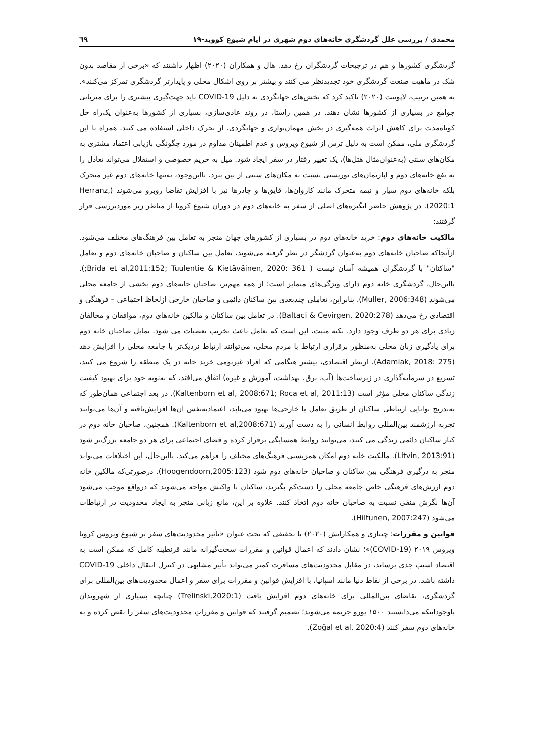محمدی / بررسی علل گردشگری خانه‌های دوم شهری در ایام شیوع کووید-۱۹ ٦٩
گردشگری کشورها و هم در ترجیحات گردشگران رخ دهد. هال و همکاران (۲۰۲۰) اظهار داشتند که «برخی از مقاصد بدون شک در ماهیت صنعت گردشگری خود تجدیدنظر می کنند و بیشتر بر روی اشکال محلی و پایدارتر گردشگری تمرکز می‌کنند». به همین ترتیب، لاپوینت (۲۰۲۰) تأکید کرد که بخش‌های جهانگردی به دلیل COVID-19 باید جهت‌گیری بیشتری را برای میزبانی جوامع در بسیاری از کشورها نشان دهند. در همین راستا، در روند عادی‌سازی، بسیاری از کشورها به‌عنوان یک‌راه حل کوتاه‌مدت برای کاهش اثرات همه‌گیری در بخش مهمان‌نوازی و جهانگردی، از تحرک داخلی استفاده می کنند. همراه با این گردشگری ملی، ممکن است به دلیل ترس از شیوع ویروس و عدم اطمینان مداوم در مورد چگونگی بازیابی اعتماد مشتری به مکان‌های سنتی (به‌عنوان‌مثال هتل‌ها)، یک تغییر رفتار در سفر ایجاد شود. میل به حریم خصوصی و استقلال می‌تواند تعادل را به نفع خانه‌های دوم و آپارتمان‌های توریستی نسبت به مکان‌های سنتی از بین ببرد. بااین‌وجود، نه‌تنها خانه‌های دوم غیر متحرک بلکه خانه‌های دوم سیار و نیمه متحرک مانند کاروان‌ها، قایق‌ها و چادرها نیز با افزایش تقاضا روبرو می‌شوند (Herranz, 2020:1). در پژوهش حاضر انگیزه‌های اصلی از سفر به خانه‌های دوم در دوران شیوع کرونا از مناظر زیر موردبررسی قرار گرفتند:
مالکیت خانه‌های دوم: خرید خانه‌های دوم در بسیاری از کشورهای جهان منجر به تعامل بین فرهنگ‌های مختلف می‌شود. ازآنجاکه صاحبان خانه‌های دوم به‌عنوان گردشگر در نظر گرفته می‌شوند، تعامل بین ساکنان و صاحبان خانه‌های دوم و تعامل "ساکنان" با گردشگران همیشه آسان نیست ( Brida et al,2011:152; Tuulentie & Kietäväinen, 2020: 361;). بااین‌حال، گردشگری خانه دوم دارای ویژگی‌های متمایز است؛ از همه مهم‌تر، صاحبان خانه‌های دوم بخشی از جامعه محلی می‌شوند (Muller, 2006:348). بنابراین، تعاملی چندبعدی بین ساکنان دائمی و صاحبان خارجی ازلحاظ اجتماعی – فرهنگی و اقتصادی رخ می‌دهد (Baltaci & Cevirgen, 2020:278). در تعامل بین ساکنان و مالکین خانه‌های دوم، موافقان و مخالفان زیادی برای هر دو طرف وجود دارد. نکته مثبت، این است که تعامل باعث تخریب تعصبات می شود. تمایل صاحبان خانه دوم برای یادگیری زبان محلی به‌منظور برقراری ارتباط با مردم محلی، می‌توانند ارتباط نزدیک‌تر با جامعه محلی را افزایش دهد (Adamiak, 2018: 275). ازنظر اقتصادی، بیشتر هنگامی که افراد غیربومی خرید خانه در یک منطقه را شروع می کنند، تسریع در سرمایه‌گذاری در زیرساخت‌ها (آب، برق، بهداشت، آموزش و غیره) اتفاق می‌افتد، که به‌نوبه خود برای بهبود کیفیت زندگی ساکنان محلی مؤثر است (Kaltenborn et al, 2008:671; Roca et al, 2011:13). در بعد اجتماعی همان‌طور که به‌تدریج توانایی ارتباطی ساکنان از طریق تعامل با خارجی‌ها بهبود می‌یابد، اعتمادبه‌نفس آن‌ها افزایش‌یافته و آن‌ها می‌توانند تجربه ارزشمند بین‌المللی روابط انسانی را به دست آورند (Kaltenborn et al,2008:671). همچنین، صاحبان خانه دوم در کنار ساکنان دائمی زندگی می کنند، می‌توانند روابط همسایگی برقرار کرده و فضای اجتماعی برای هر دو جامعه بزرگ‌تر شود (Litvin, 2013:91). مالکیت خانه دوم امکان همزیستی فرهنگ‌های مختلف را فراهم می‌کند. بااین‌حال، این اختلافات می‌تواند منجر به درگیری فرهنگی بین ساکنان و صاحبان خانه‌های دوم شود (Hoogendoorn,2005:123). درصورتی‌که مالکین خانه دوم ارزش‌های فرهنگی خاص جامعه محلی را دست‌کم بگیرند، ساکنان با واکنش مواجه می‌شوند که درواقع موجب می‌شود آن‌ها نگرش منفی نسبت به صاحبان خانه دوم اتخاذ کنند. علاوه بر این، مانع زبانی منجر به ایجاد محدودیت در ارتباطات می‌شود (Hiltunen, 2007:247).
قوانین و مقررات: چینازی و همکارانش (۲۰۲۰) با تحقیقی که تحت عنوان «تأثیر محدودیت‌های سفر بر شیوع ویروس کرونا ویروس ۲۰۱۹ (COVID-19)»؛ نشان دادند که اعمال قوانین و مقررات سخت‌گیرانه مانند قرنطینه کامل که ممکن است به اقتصاد آسیب جدی برساند، در مقابل محدودیت‌های مسافرت کمتر می‌تواند تأثیر مشابهی در کنترل انتقال داخلی COVID-19 داشته باشد. در برخی از نقاط دنیا مانند اسپانیا، با افزایش قوانین و مقررات برای سفر و اعمال محدودیت‌های بین‌المللی برای گردشگری، تقاضای بین‌المللی برای خانه‌های دوم افزایش یافت (Trelinski,2020:1) چنانچه بسیاری از شهروندان باوجوداینکه می‌دانستند ۱۵۰۰ یورو جریمه می‌شوند؛ تصمیم گرفتند که قوانین و مقرراتِ محدودیت‌های سفر را نقض کرده و به خانه‌های دوم سفر کنند (Zoğal et al, 2020:4).